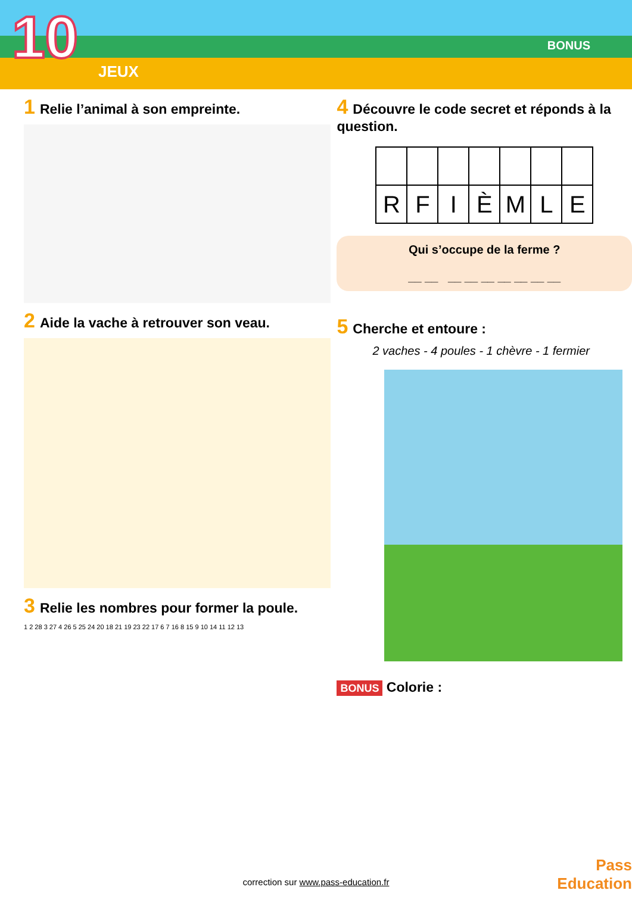10 JEUX
BONUS
1 Relie l’animal à son empreinte.
2 Aide la vache à retrouver son veau.
3 Relie les nombres pour former la poule.
1 2 28 3 27 4 26 5 25 24 20 18 21 19 23 22 17 6 7 16 8 15 9 10 14 11 12 13
4 Découvre le code secret et réponds à la question.
| R | F | I | È | M | L | E |
Qui s’occupe de la ferme ?
__ __ __ __ __ __ __ __ __
5 Cherche et entoure :
2 vaches - 4 poules - 1 chèvre - 1 fermier
BONUS Colorie :
Pass
Education
correction sur www.pass-education.fr